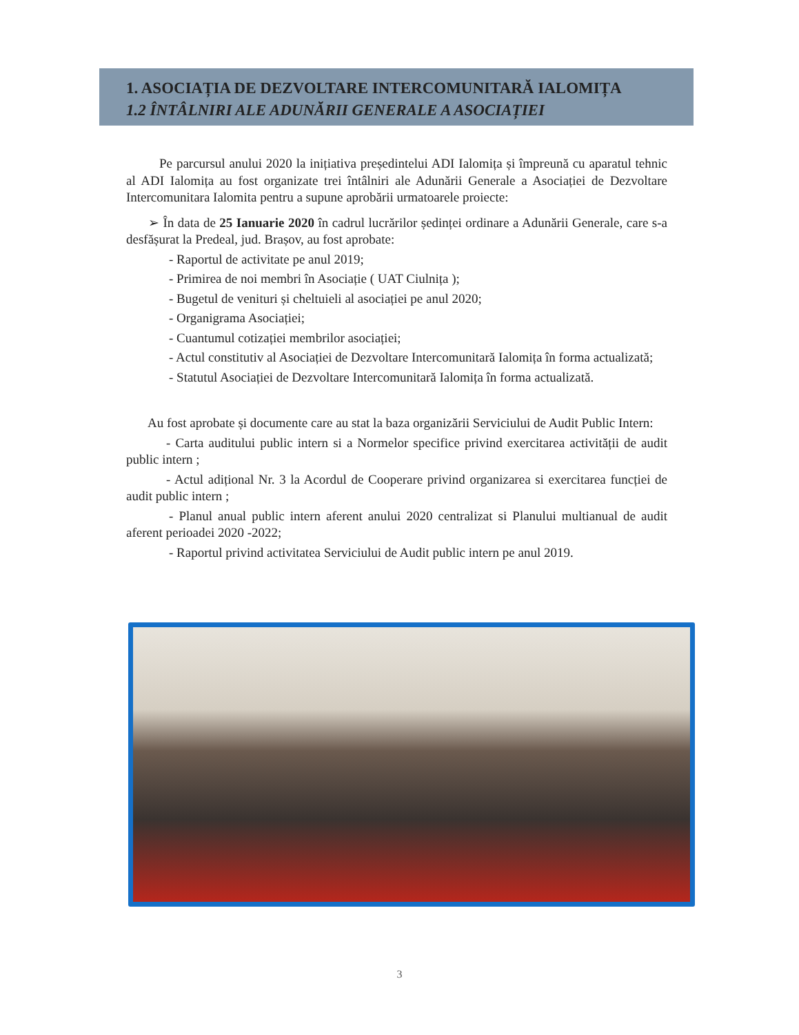1. ASOCIAȚIA DE DEZVOLTARE INTERCOMUNITARĂ IALOMIȚA
1.2 ÎNTÂLNIRI ALE ADUNĂRII GENERALE A ASOCIAȚIEI
Pe parcursul anului 2020 la inițiativa președintelui ADI Ialomița și împreună cu aparatul tehnic al ADI Ialomița au fost organizate trei întâlniri ale Adunării Generale a Asociației de Dezvoltare Intercomunitara Ialomita pentru a supune aprobării urmatoarele proiecte:
➢ În data de 25 Ianuarie 2020 în cadrul lucrărilor ședinței ordinare a Adunării Generale, care s-a desfășurat la Predeal, jud. Brașov, au fost aprobate:
- Raportul de activitate pe anul 2019;
- Primirea de noi membri în Asociație ( UAT Ciulnița );
- Bugetul de venituri și cheltuieli al asociației pe anul 2020;
- Organigrama Asociației;
- Cuantumul cotizației membrilor asociației;
- Actul constitutiv al Asociației de Dezvoltare Intercomunitară Ialomița în forma actualizată;
- Statutul Asociației de Dezvoltare Intercomunitară Ialomița în forma actualizată.
Au fost aprobate și documente care au stat la baza organizării Serviciului de Audit Public Intern:
- Carta auditului public intern si a Normelor specifice privind exercitarea activității de audit public intern ;
- Actul adițional Nr. 3 la Acordul de Cooperare privind organizarea si exercitarea funcției de audit public intern ;
- Planul anual public intern aferent anului 2020 centralizat si Planului multianual de audit aferent perioadei 2020 -2022;
- Raportul privind activitatea Serviciului de Audit public intern pe anul 2019.
3